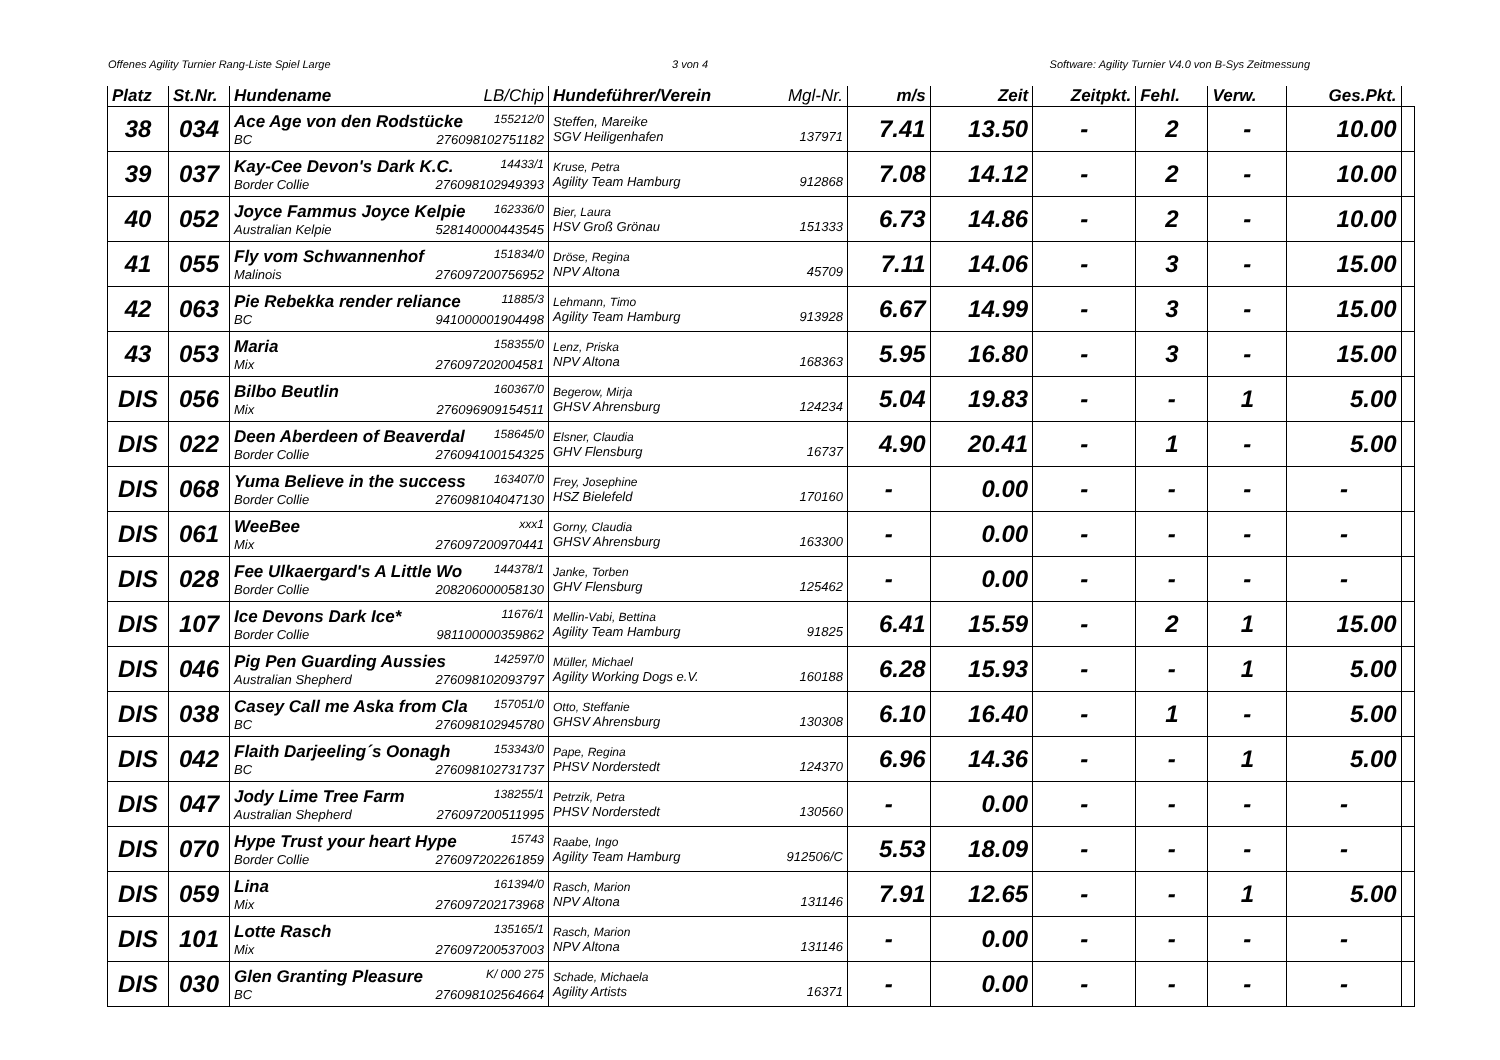Offenes Agility Turnier Rang-Liste Spiel Large 3 von 4 Software: Agility Turnier V4.0 von B-Sys Zeitmessung
| Platz | St.Nr. | Hundename LB/Chip | Hundeführer/Verein Mgl-Nr. | m/s | Zeit | Zeitpkt. | Fehl. | Verw. | Ges.Pkt. | |
| --- | --- | --- | --- | --- | --- | --- | --- | --- | --- | --- |
| 38 | 034 | Ace Age von den Rodstücke 155212/0 BC 276098102751182 | Steffen, Mareike SGV Heiligenhafen 137971 | 7.41 | 13.50 | - | 2 | - | 10.00 | |
| 39 | 037 | Kay-Cee Devon's Dark K.C. 14433/1 Border Collie 276098102949393 | Kruse, Petra Agility Team Hamburg 912868 | 7.08 | 14.12 | - | 2 | - | 10.00 | |
| 40 | 052 | Joyce Fammus Joyce Kelpie 162336/0 Australian Kelpie 528140000443545 | Bier, Laura HSV Groß Grönau 151333 | 6.73 | 14.86 | - | 2 | - | 10.00 | |
| 41 | 055 | Fly vom Schwannenhof 151834/0 Malinois 276097200756952 | Dröse, Regina NPV Altona 45709 | 7.11 | 14.06 | - | 3 | - | 15.00 | |
| 42 | 063 | Pie Rebekka render reliance 11885/3 BC 941000001904498 | Lehmann, Timo Agility Team Hamburg 913928 | 6.67 | 14.99 | - | 3 | - | 15.00 | |
| 43 | 053 | Maria 158355/0 Mix 276097202004581 | Lenz, Priska NPV Altona 168363 | 5.95 | 16.80 | - | 3 | - | 15.00 | |
| DIS | 056 | Bilbo Beutlin 160367/0 Mix 276096909154511 | Begerow, Mirja GHSV Ahrensburg 124234 | 5.04 | 19.83 | - | - | 1 | 5.00 | |
| DIS | 022 | Deen Aberdeen of Beaverdal 158645/0 Border Collie 276094100154325 | Elsner, Claudia GHV Flensburg 16737 | 4.90 | 20.41 | - | 1 | - | 5.00 | |
| DIS | 068 | Yuma Believe in the success 163407/0 Border Collie 276098104047130 | Frey, Josephine HSZ Bielefeld 170160 | - | 0.00 | - | - | - | - | |
| DIS | 061 | WeeBee xxx1 Mix 276097200970441 | Gorny, Claudia GHSV Ahrensburg 163300 | - | 0.00 | - | - | - | - | |
| DIS | 028 | Fee Ulkaergard's A Little Wo 144378/1 Border Collie 208206000058130 | Janke, Torben GHV Flensburg 125462 | - | 0.00 | - | - | - | - | |
| DIS | 107 | Ice Devons Dark Ice* 11676/1 Border Collie 981100000359862 | Mellin-Vabi, Bettina Agility Team Hamburg 91825 | 6.41 | 15.59 | - | 2 | 1 | 15.00 | |
| DIS | 046 | Pig Pen Guarding Aussies 142597/0 Australian Shepherd 276098102093797 | Müller, Michael Agility Working Dogs e.V. 160188 | 6.28 | 15.93 | - | - | 1 | 5.00 | |
| DIS | 038 | Casey Call me Aska from Cla 157051/0 BC 276098102945780 | Otto, Steffanie GHSV Ahrensburg 130308 | 6.10 | 16.40 | - | 1 | - | 5.00 | |
| DIS | 042 | Flaith Darjeeling´s Oonagh 153343/0 BC 276098102731737 | Pape, Regina PHSV Norderstedt 124370 | 6.96 | 14.36 | - | - | 1 | 5.00 | |
| DIS | 047 | Jody Lime Tree Farm 138255/1 Australian Shepherd 276097200511995 | Petrzik, Petra PHSV Norderstedt 130560 | - | 0.00 | - | - | - | - | |
| DIS | 070 | Hype Trust your heart Hype 15743 Border Collie 276097202261859 | Raabe, Ingo Agility Team Hamburg 912506/C | 5.53 | 18.09 | - | - | - | - | |
| DIS | 059 | Lina 161394/0 Mix 276097202173968 | Rasch, Marion NPV Altona 131146 | 7.91 | 12.65 | - | - | 1 | 5.00 | |
| DIS | 101 | Lotte Rasch 135165/1 Mix 276097200537003 | Rasch, Marion NPV Altona 131146 | - | 0.00 | - | - | - | - | |
| DIS | 030 | Glen Granting Pleasure K/ 000 275 BC 276098102564664 | Schade, Michaela Agility Artists 16371 | - | 0.00 | - | - | - | - | |